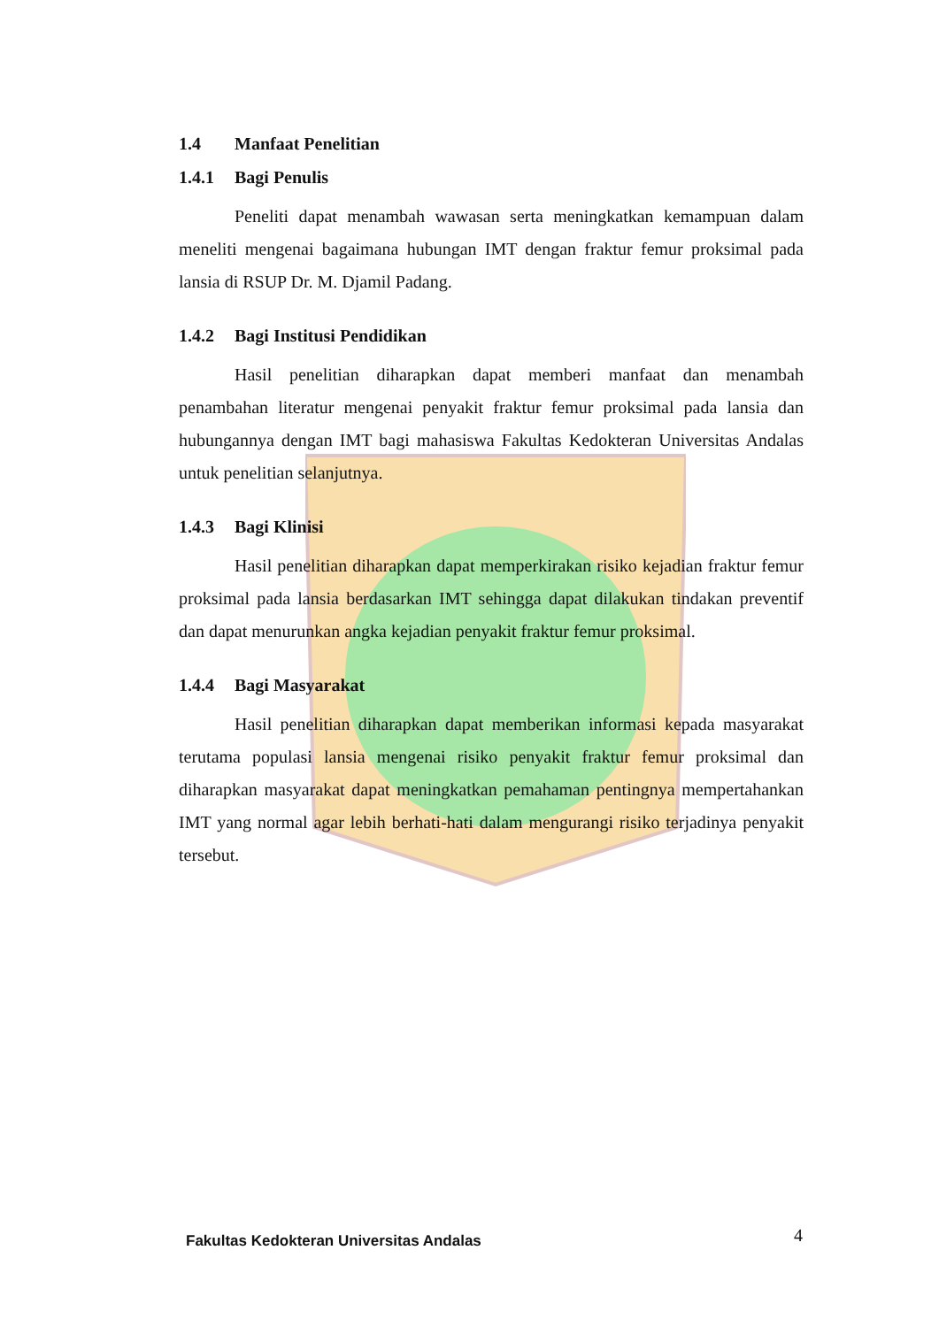1.4 Manfaat Penelitian
1.4.1 Bagi Penulis
Peneliti dapat menambah wawasan serta meningkatkan kemampuan dalam meneliti mengenai bagaimana hubungan IMT dengan fraktur femur proksimal pada lansia di RSUP Dr. M. Djamil Padang.
1.4.2 Bagi Institusi Pendidikan
Hasil penelitian diharapkan dapat memberi manfaat dan menambah penambahan literatur mengenai penyakit fraktur femur proksimal pada lansia dan hubungannya dengan IMT bagi mahasiswa Fakultas Kedokteran Universitas Andalas untuk penelitian selanjutnya.
1.4.3 Bagi Klinisi
Hasil penelitian diharapkan dapat memperkirakan risiko kejadian fraktur femur proksimal pada lansia berdasarkan IMT sehingga dapat dilakukan tindakan preventif dan dapat menurunkan angka kejadian penyakit fraktur femur proksimal.
1.4.4 Bagi Masyarakat
Hasil penelitian diharapkan dapat memberikan informasi kepada masyarakat terutama populasi lansia mengenai risiko penyakit fraktur femur proksimal dan diharapkan masyarakat dapat meningkatkan pemahaman pentingnya mempertahankan IMT yang normal agar lebih berhati-hati dalam mengurangi risiko terjadinya penyakit tersebut.
Fakultas Kedokteran Universitas Andalas
4